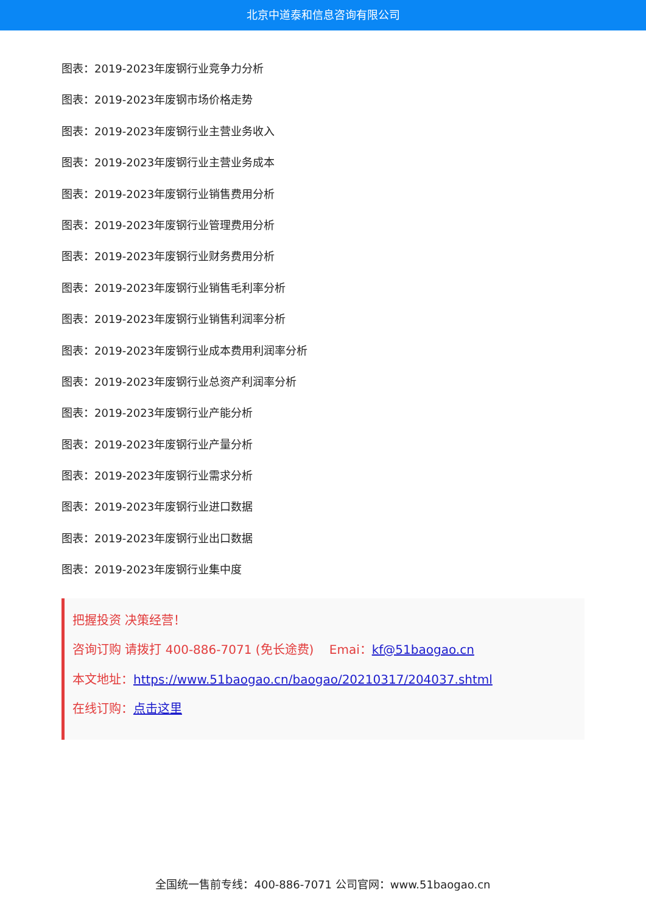北京中道泰和信息咨询有限公司
图表：2019-2023年废钢行业竞争力分析
图表：2019-2023年废钢市场价格走势
图表：2019-2023年废钢行业主营业务收入
图表：2019-2023年废钢行业主营业务成本
图表：2019-2023年废钢行业销售费用分析
图表：2019-2023年废钢行业管理费用分析
图表：2019-2023年废钢行业财务费用分析
图表：2019-2023年废钢行业销售毛利率分析
图表：2019-2023年废钢行业销售利润率分析
图表：2019-2023年废钢行业成本费用利润率分析
图表：2019-2023年废钢行业总资产利润率分析
图表：2019-2023年废钢行业产能分析
图表：2019-2023年废钢行业产量分析
图表：2019-2023年废钢行业需求分析
图表：2019-2023年废钢行业进口数据
图表：2019-2023年废钢行业出口数据
图表：2019-2023年废钢行业集中度
把握投资 决策经营！
咨询订购 请拨打 400-886-7071 (免长途费) Emai：kf@51baogao.cn
本文地址：https://www.51baogao.cn/baogao/20210317/204037.shtml
在线订购：点击这里
全国统一售前专线：400-886-7071 公司官网：www.51baogao.cn